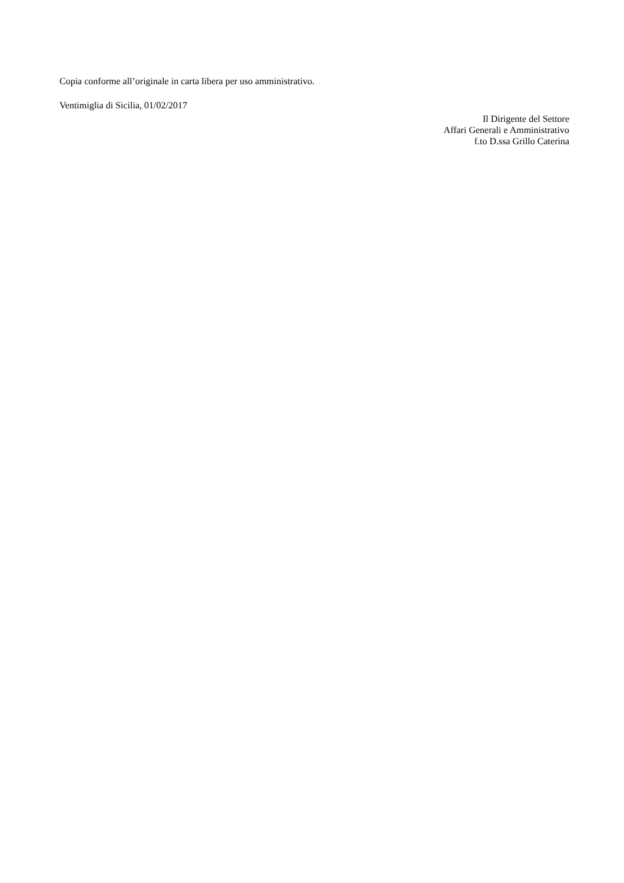Copia conforme all’originale in carta libera per uso amministrativo.
Ventimiglia di Sicilia, 01/02/2017
Il Dirigente del Settore
Affari Generali e Amministrativo
f.to D.ssa Grillo Caterina